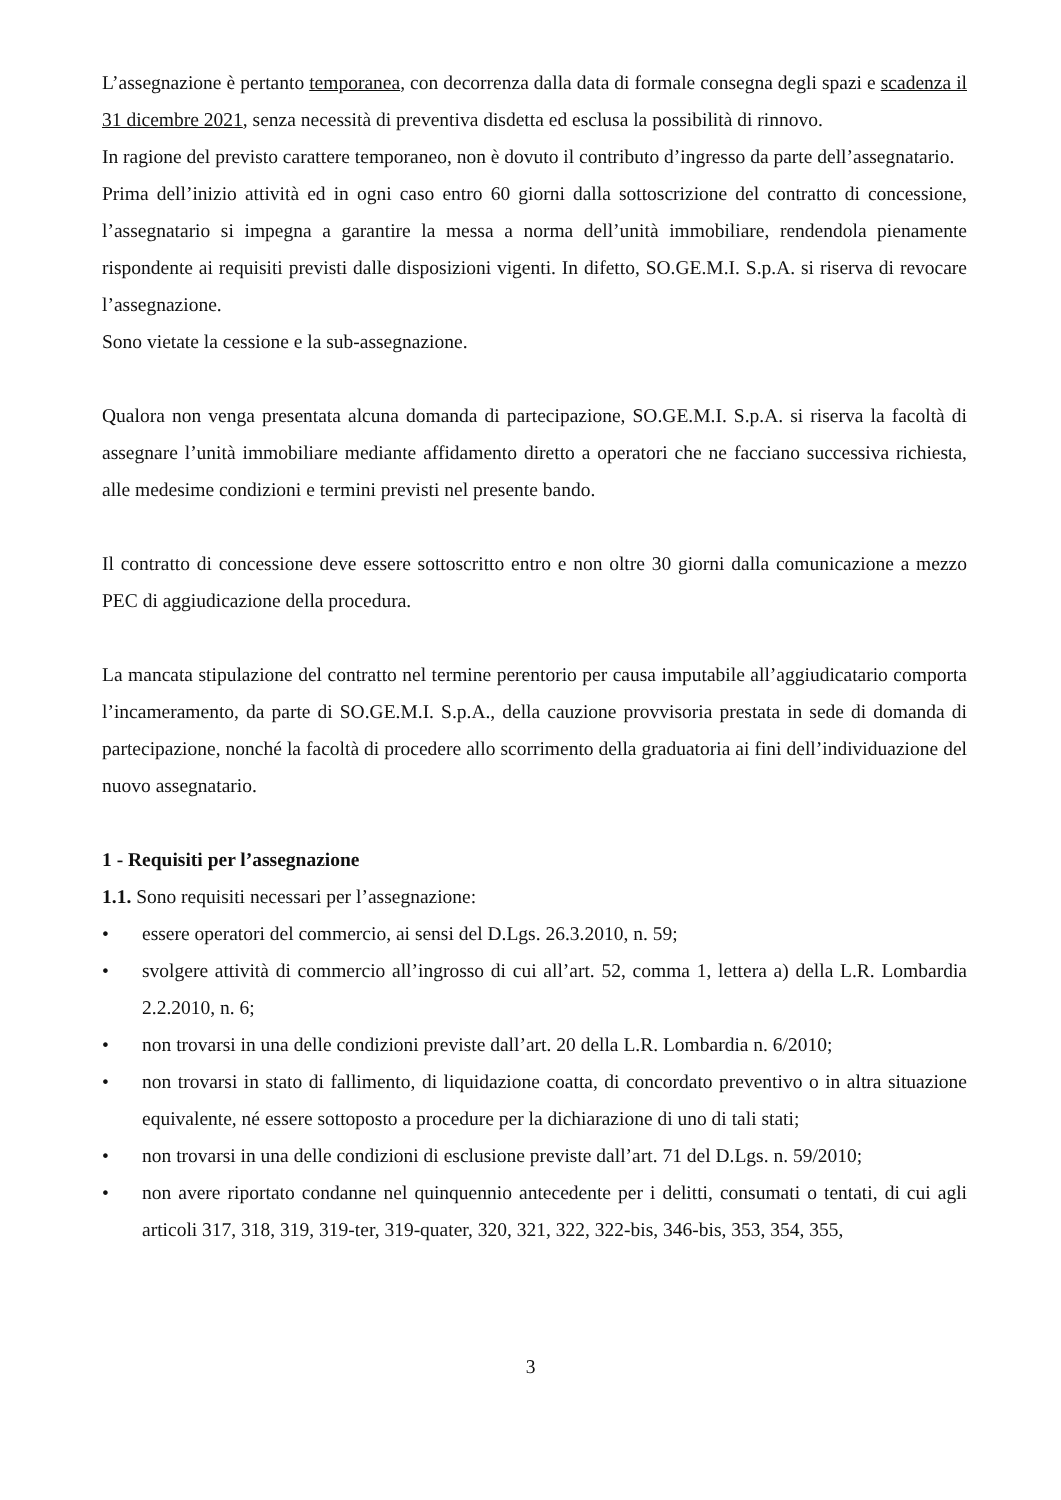L’assegnazione è pertanto temporanea, con decorrenza dalla data di formale consegna degli spazi e scadenza il 31 dicembre 2021, senza necessità di preventiva disdetta ed esclusa la possibilità di rinnovo.
In ragione del previsto carattere temporaneo, non è dovuto il contributo d’ingresso da parte dell’assegnatario.
Prima dell’inizio attività ed in ogni caso entro 60 giorni dalla sottoscrizione del contratto di concessione, l’assegnatario si impegna a garantire la messa a norma dell’unità immobiliare, rendendola pienamente rispondente ai requisiti previsti dalle disposizioni vigenti. In difetto, SO.GE.M.I. S.p.A. si riserva di revocare l’assegnazione.
Sono vietate la cessione e la sub-assegnazione.
Qualora non venga presentata alcuna domanda di partecipazione, SO.GE.M.I. S.p.A. si riserva la facoltà di assegnare l’unità immobiliare mediante affidamento diretto a operatori che ne facciano successiva richiesta, alle medesime condizioni e termini previsti nel presente bando.
Il contratto di concessione deve essere sottoscritto entro e non oltre 30 giorni dalla comunicazione a mezzo PEC di aggiudicazione della procedura.
La mancata stipulazione del contratto nel termine perentorio per causa imputabile all’aggiudicatario comporta l’incameramento, da parte di SO.GE.M.I. S.p.A., della cauzione provvisoria prestata in sede di domanda di partecipazione, nonché la facoltà di procedere allo scorrimento della graduatoria ai fini dell’individuazione del nuovo assegnatario.
1 - Requisiti per l’assegnazione
1.1. Sono requisiti necessari per l’assegnazione:
• essere operatori del commercio, ai sensi del D.Lgs. 26.3.2010, n. 59;
• svolgere attività di commercio all’ingrosso di cui all’art. 52, comma 1, lettera a) della L.R. Lombardia 2.2.2010, n. 6;
• non trovarsi in una delle condizioni previste dall’art. 20 della L.R. Lombardia n. 6/2010;
• non trovarsi in stato di fallimento, di liquidazione coatta, di concordato preventivo o in altra situazione equivalente, né essere sottoposto a procedure per la dichiarazione di uno di tali stati;
• non trovarsi in una delle condizioni di esclusione previste dall’art. 71 del D.Lgs. n. 59/2010;
• non avere riportato condanne nel quinquennio antecedente per i delitti, consumati o tentati, di cui agli articoli 317, 318, 319, 319-ter, 319-quater, 320, 321, 322, 322-bis, 346-bis, 353, 354, 355,
3